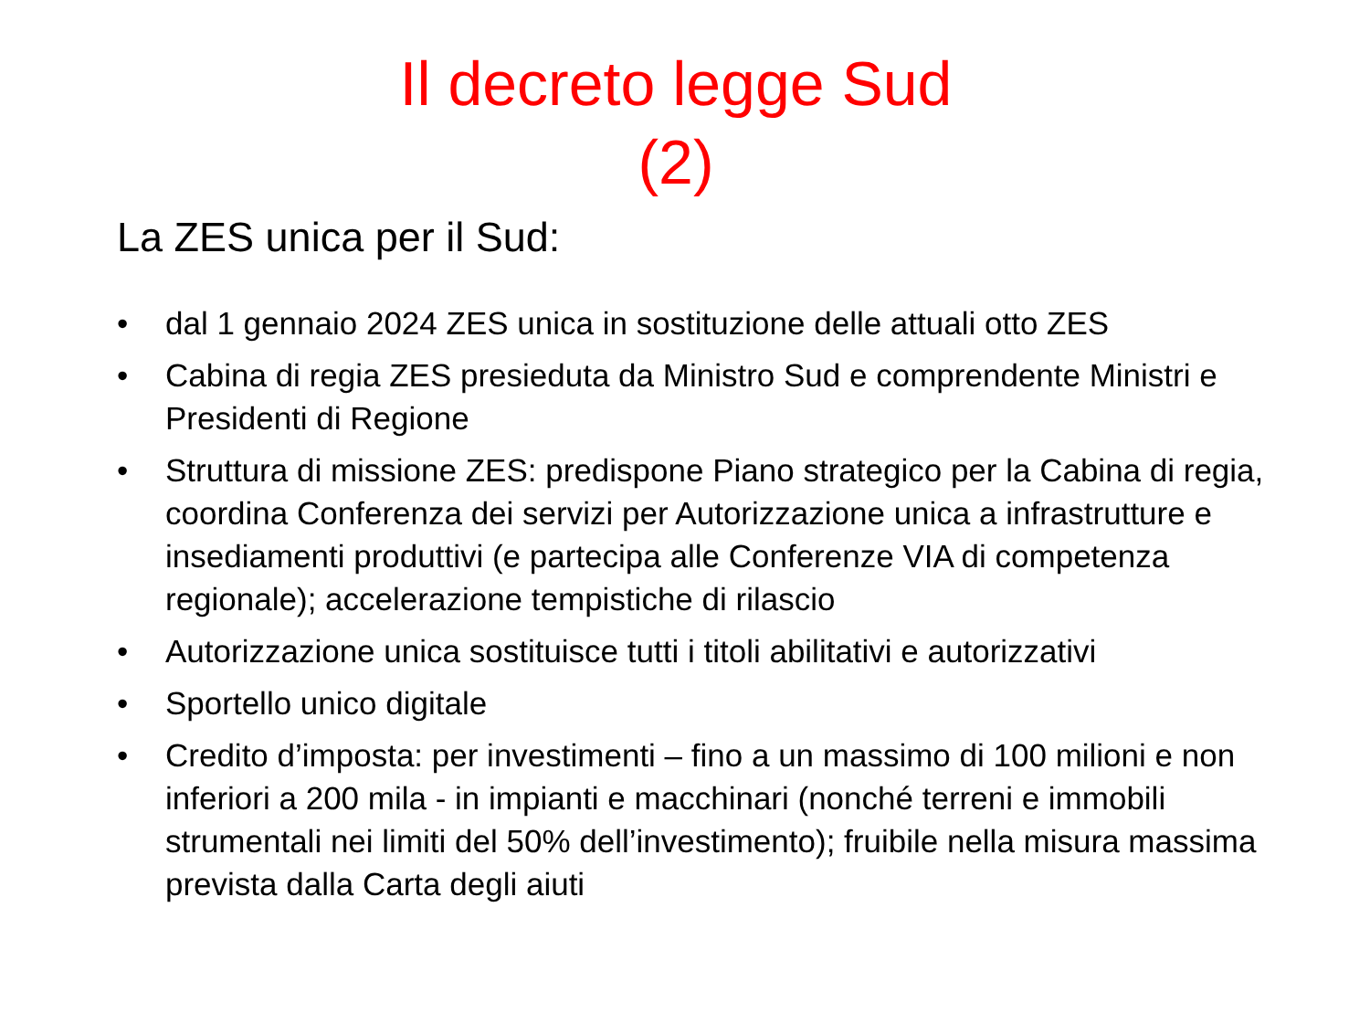Il decreto legge Sud
(2)
La ZES unica per il Sud:
• dal 1 gennaio 2024 ZES unica in sostituzione delle attuali otto ZES
• Cabina di regia ZES presieduta da Ministro Sud e comprendente Ministri e Presidenti di Regione
• Struttura di missione ZES: predispone Piano strategico per la Cabina di regia, coordina Conferenza dei servizi per Autorizzazione unica a infrastrutture e insediamenti produttivi (e partecipa alle Conferenze VIA di competenza regionale); accelerazione tempistiche di rilascio
• Autorizzazione unica sostituisce tutti i titoli abilitativi e autorizzativi
• Sportello unico digitale
• Credito d’imposta: per investimenti – fino a un massimo di 100 milioni e non inferiori a 200 mila - in impianti e macchinari (nonché terreni e immobili strumentali nei limiti del 50% dell’investimento); fruibile nella misura massima prevista dalla Carta degli aiuti